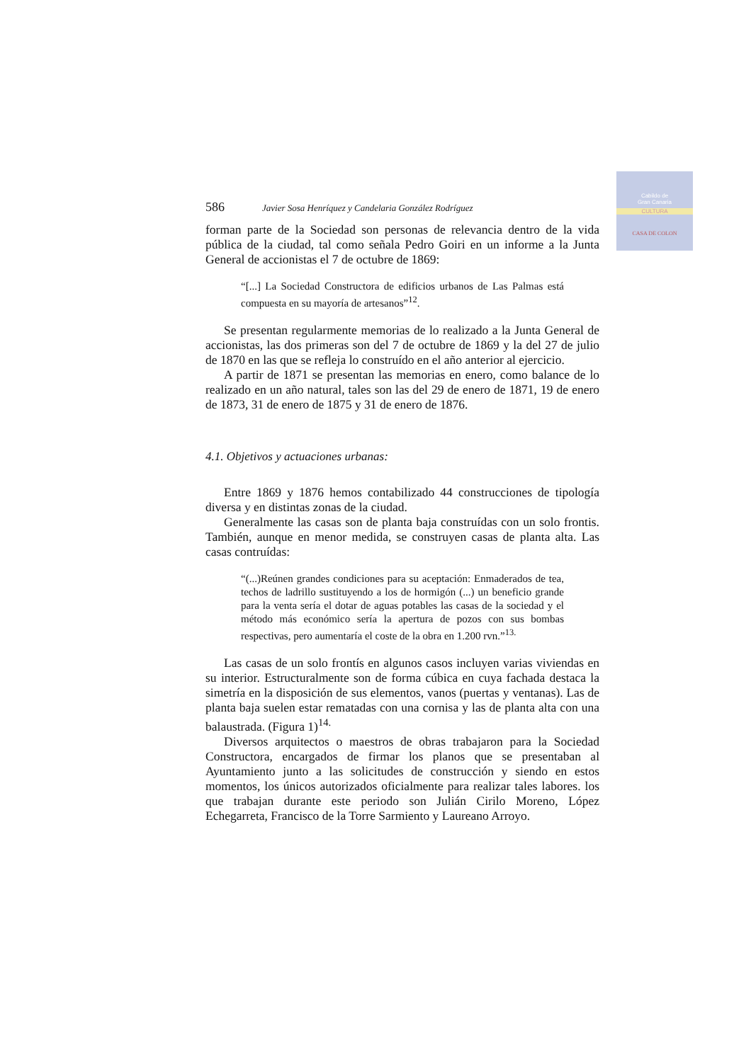Cabildo de
Gran Canaria
CULTURA
CASA DE COLON
586 Javier Sosa Henríquez y Candelaria González Rodríguez
forman parte de la Sociedad son personas de relevancia dentro de la vida pública de la ciudad, tal como señala Pedro Goiri en un informe a la Junta General de accionistas el 7 de octubre de 1869:
“[...] La Sociedad Constructora de edificios urbanos de Las Palmas está compuesta en su mayoría de artesanos”<sup>12</sup>.
Se presentan regularmente memorias de lo realizado a la Junta General de accionistas, las dos primeras son del 7 de octubre de 1869 y la del 27 de julio de 1870 en las que se refleja lo construído en el año anterior al ejercicio.
A partir de 1871 se presentan las memorias en enero, como balance de lo realizado en un año natural, tales son las del 29 de enero de 1871, 19 de enero de 1873, 31 de enero de 1875 y 31 de enero de 1876.
4.1. Objetivos y actuaciones urbanas:
Entre 1869 y 1876 hemos contabilizado 44 construcciones de tipología diversa y en distintas zonas de la ciudad.
Generalmente las casas son de planta baja construídas con un solo frontis. También, aunque en menor medida, se construyen casas de planta alta. Las casas contruídas:
“(...)Reúnen grandes condiciones para su aceptación: Enmaderados de tea, techos de ladrillo sustituyendo a los de hormigón (...) un beneficio grande para la venta sería el dotar de aguas potables las casas de la sociedad y el método más económico sería la apertura de pozos con sus bombas respectivas, pero aumentaría el coste de la obra en 1.200 rvn.”<sup>13.</sup>
Las casas de un solo frontís en algunos casos incluyen varias viviendas en su interior. Estructuralmente son de forma cúbica en cuya fachada destaca la simetría en la disposición de sus elementos, vanos (puertas y ventanas). Las de planta baja suelen estar rematadas con una cornisa y las de planta alta con una balaustrada. (Figura 1)<sup>14.</sup>
Diversos arquitectos o maestros de obras trabajaron para la Sociedad Constructora, encargados de firmar los planos que se presentaban al Ayuntamiento junto a las solicitudes de construcción y siendo en estos momentos, los únicos autorizados oficialmente para realizar tales labores. los que trabajan durante este periodo son Julián Cirilo Moreno, López Echegarreta, Francisco de la Torre Sarmiento y Laureano Arroyo.